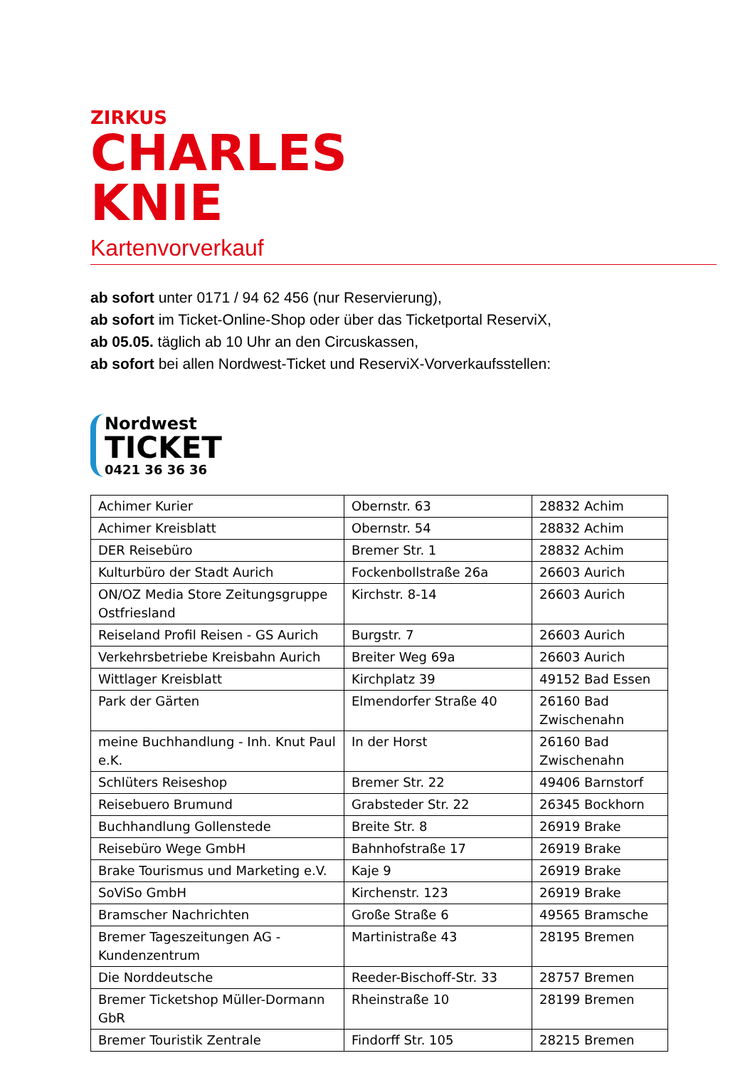ZIRKUS
CHARLES KNIE
Kartenvorverkauf
ab sofort unter 0171 / 94 62 456 (nur Reservierung),
ab sofort im Ticket-Online-Shop oder über das Ticketportal ReserviX,
ab 05.05. täglich ab 10 Uhr an den Circuskassen,
ab sofort bei allen Nordwest-Ticket und ReserviX-Vorverkaufsstellen:
Nordwest
TICKET
0421 36 36 36
| Achimer Kurier | Obernstr. 63 | 28832 Achim |
| Achimer Kreisblatt | Obernstr. 54 | 28832 Achim |
| DER Reisebüro | Bremer Str. 1 | 28832 Achim |
| Kulturbüro der Stadt Aurich | Fockenbollstraße 26a | 26603 Aurich |
| ON/OZ Media Store Zeitungsgruppe Ostfriesland | Kirchstr. 8-14 | 26603 Aurich |
| Reiseland Profil Reisen - GS Aurich | Burgstr. 7 | 26603 Aurich |
| Verkehrsbetriebe Kreisbahn Aurich | Breiter Weg 69a | 26603 Aurich |
| Wittlager Kreisblatt | Kirchplatz 39 | 49152 Bad Essen |
| Park der Gärten | Elmendorfer Straße 40 | 26160 Bad Zwischenahn |
| meine Buchhandlung - Inh. Knut Paul e.K. | In der Horst | 26160 Bad Zwischenahn |
| Schlüters Reiseshop | Bremer Str. 22 | 49406 Barnstorf |
| Reisebuero Brumund | Grabsteder Str. 22 | 26345 Bockhorn |
| Buchhandlung Gollenstede | Breite Str. 8 | 26919 Brake |
| Reisebüro Wege GmbH | Bahnhofstraße 17 | 26919 Brake |
| Brake Tourismus und Marketing e.V. | Kaje 9 | 26919 Brake |
| SoViSo GmbH | Kirchenstr. 123 | 26919 Brake |
| Bramscher Nachrichten | Große Straße 6 | 49565 Bramsche |
| Bremer Tageszeitungen AG - Kundenzentrum | Martinistraße 43 | 28195 Bremen |
| Die Norddeutsche | Reeder-Bischoff-Str. 33 | 28757 Bremen |
| Bremer Ticketshop Müller-Dormann GbR | Rheinstraße 10 | 28199 Bremen |
| Bremer Touristik Zentrale | Findorff Str. 105 | 28215 Bremen |